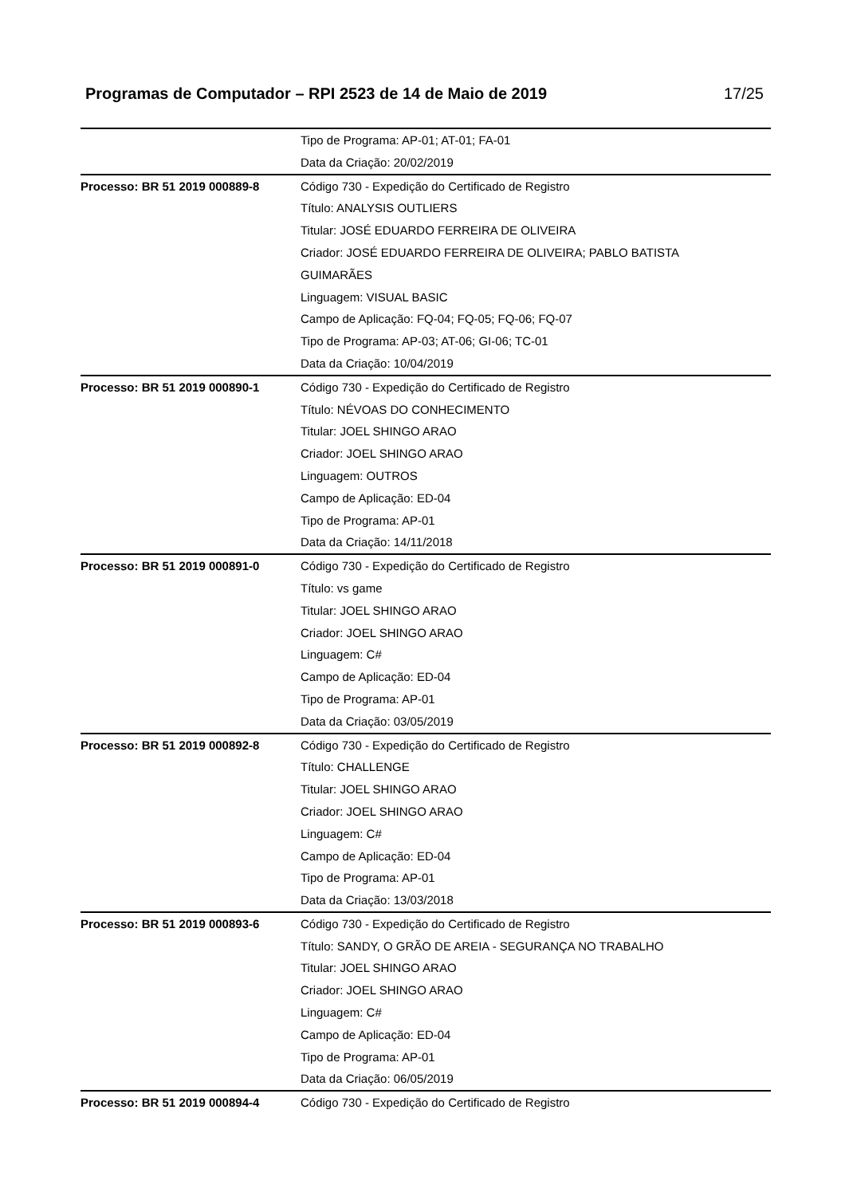Programas de Computador – RPI 2523 de 14 de Maio de 2019 17/25
| | Tipo de Programa: AP-01; AT-01; FA-01 Data da Criação: 20/02/2019 |
| Processo: BR 51 2019 000889-8 | Código 730 - Expedição do Certificado de Registro Título: ANALYSIS OUTLIERS Titular: JOSÉ EDUARDO FERREIRA DE OLIVEIRA Criador: JOSÉ EDUARDO FERREIRA DE OLIVEIRA; PABLO BATISTA GUIMARÃES Linguagem: VISUAL BASIC Campo de Aplicação: FQ-04; FQ-05; FQ-06; FQ-07 Tipo de Programa: AP-03; AT-06; GI-06; TC-01 Data da Criação: 10/04/2019 |
| Processo: BR 51 2019 000890-1 | Código 730 - Expedição do Certificado de Registro Título: NÉVOAS DO CONHECIMENTO Titular: JOEL SHINGO ARAO Criador: JOEL SHINGO ARAO Linguagem: OUTROS Campo de Aplicação: ED-04 Tipo de Programa: AP-01 Data da Criação: 14/11/2018 |
| Processo: BR 51 2019 000891-0 | Código 730 - Expedição do Certificado de Registro Título: vs game Titular: JOEL SHINGO ARAO Criador: JOEL SHINGO ARAO Linguagem: C# Campo de Aplicação: ED-04 Tipo de Programa: AP-01 Data da Criação: 03/05/2019 |
| Processo: BR 51 2019 000892-8 | Código 730 - Expedição do Certificado de Registro Título: CHALLENGE Titular: JOEL SHINGO ARAO Criador: JOEL SHINGO ARAO Linguagem: C# Campo de Aplicação: ED-04 Tipo de Programa: AP-01 Data da Criação: 13/03/2018 |
| Processo: BR 51 2019 000893-6 | Código 730 - Expedição do Certificado de Registro Título: SANDY, O GRÃO DE AREIA - SEGURANÇA NO TRABALHO Titular: JOEL SHINGO ARAO Criador: JOEL SHINGO ARAO Linguagem: C# Campo de Aplicação: ED-04 Tipo de Programa: AP-01 Data da Criação: 06/05/2019 |
| Processo: BR 51 2019 000894-4 | Código 730 - Expedição do Certificado de Registro |